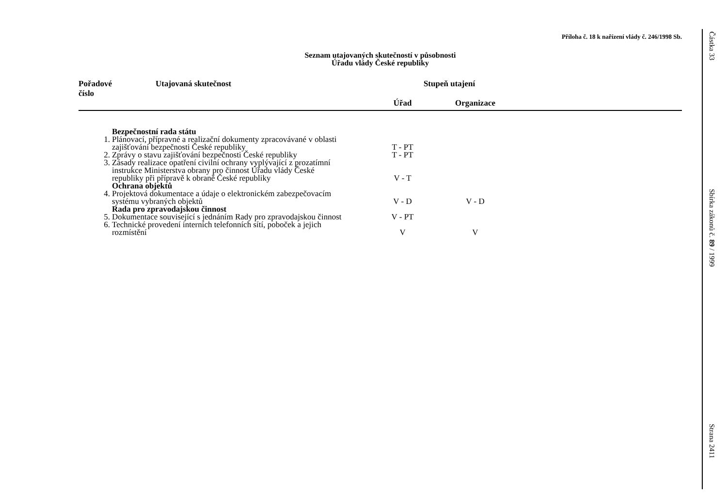Příloha č. 18 k nařízení vlády č. 246/1998 Sb.
Seznam utajovaných skutečností v působnosti
Úřadu vlády České republiky
| Pořadové číslo | Utajovaná skutečnost | Stupeň utajení | | |
| --- | --- | --- | --- | --- |
| | | Úřad | Organizace | |
| | Bezpečnostní rada státu | | | |
| 1. | Plánovací, přípravné a realizační dokumenty zpracovávané v oblasti zajišťování bezpečnosti České republiky | T - PT | | |
| 2. | Zprávy o stavu zajišťování bezpečnosti České republiky | T - PT | | |
| 3. | Zásady realizace opatření civilní ochrany vyplývající z prozatímní instrukce Ministerstva obrany pro činnost Úřadu vlády České republiky při přípravě k obraně České republiky | V - T | | |
| | Ochrana objektů | | | |
| 4. | Projektová dokumentace a údaje o elektronickém zabezpečovacím systému vybraných objektů | V - D | V - D | |
| | Rada pro zpravodajskou činnost | | | |
| 5. | Dokumentace související s jednáním Rady pro zpravodajskou činnost | V - PT | | |
| 6. | Technické provedení interních telefonních sítí, poboček a jejich rozmístění | V | V | |
Částka 33
Sbírka zákonů č. 89 / 1999
Strana 2411